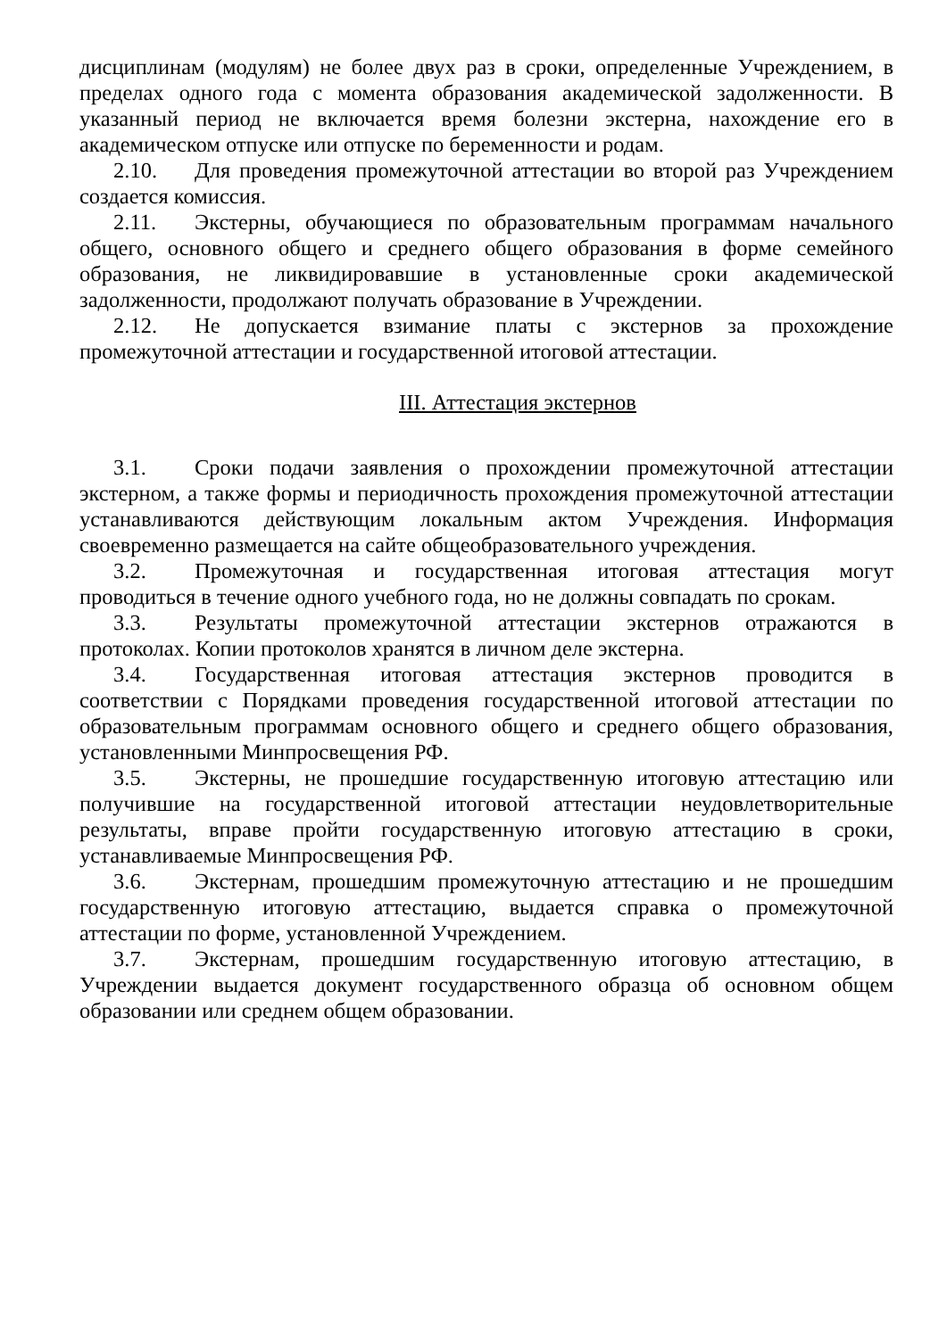дисциплинам (модулям) не более двух раз в сроки, определенные Учреждением, в пределах одного года с момента образования академической задолженности. В указанный период не включается время болезни экстерна, нахождение его в академическом отпуске или отпуске по беременности и родам.
2.10. Для проведения промежуточной аттестации во второй раз Учреждением создается комиссия.
2.11. Экстерны, обучающиеся по образовательным программам начального общего, основного общего и среднего общего образования в форме семейного образования, не ликвидировавшие в установленные сроки академической задолженности, продолжают получать образование в Учреждении.
2.12. Не допускается взимание платы с экстернов за прохождение промежуточной аттестации и государственной итоговой аттестации.
III. Аттестация экстернов
3.1. Сроки подачи заявления о прохождении промежуточной аттестации экстерном, а также формы и периодичность прохождения промежуточной аттестации устанавливаются действующим локальным актом Учреждения. Информация своевременно размещается на сайте общеобразовательного учреждения.
3.2. Промежуточная и государственная итоговая аттестация могут проводиться в течение одного учебного года, но не должны совпадать по срокам.
3.3. Результаты промежуточной аттестации экстернов отражаются в протоколах. Копии протоколов хранятся в личном деле экстерна.
3.4. Государственная итоговая аттестация экстернов проводится в соответствии с Порядками проведения государственной итоговой аттестации по образовательным программам основного общего и среднего общего образования, установленными Минпросвещения РФ.
3.5. Экстерны, не прошедшие государственную итоговую аттестацию или получившие на государственной итоговой аттестации неудовлетворительные результаты, вправе пройти государственную итоговую аттестацию в сроки, устанавливаемые Минпросвещения РФ.
3.6. Экстернам, прошедшим промежуточную аттестацию и не прошедшим государственную итоговую аттестацию, выдается справка о промежуточной аттестации по форме, установленной Учреждением.
3.7. Экстернам, прошедшим государственную итоговую аттестацию, в Учреждении выдается документ государственного образца об основном общем образовании или среднем общем образовании.